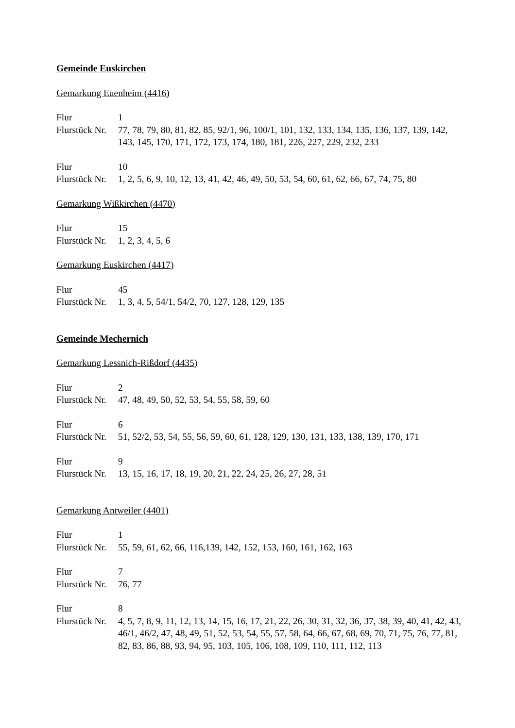Gemeinde Euskirchen
Gemarkung Euenheim (4416)
Flur 1
Flurstück Nr. 77, 78, 79, 80, 81, 82, 85, 92/1, 96, 100/1, 101, 132, 133, 134, 135, 136, 137, 139, 142, 143, 145, 170, 171, 172, 173, 174, 180, 181, 226, 227, 229, 232, 233
Flur 10
Flurstück Nr. 1, 2, 5, 6, 9, 10, 12, 13, 41, 42, 46, 49, 50, 53, 54, 60, 61, 62, 66, 67, 74, 75, 80
Gemarkung Wißkirchen (4470)
Flur 15
Flurstück Nr. 1, 2, 3, 4, 5, 6
Gemarkung Euskirchen (4417)
Flur 45
Flurstück Nr. 1, 3, 4, 5, 54/1, 54/2, 70, 127, 128, 129, 135
Gemeinde Mechernich
Gemarkung Lessnich-Rißdorf (4435)
Flur 2
Flurstück Nr. 47, 48, 49, 50, 52, 53, 54, 55, 58, 59, 60
Flur 6
Flurstück Nr. 51, 52/2, 53, 54, 55, 56, 59, 60, 61, 128, 129, 130, 131, 133, 138, 139, 170, 171
Flur 9
Flurstück Nr. 13, 15, 16, 17, 18, 19, 20, 21, 22, 24, 25, 26, 27, 28, 51
Gemarkung Antweiler (4401)
Flur 1
Flurstück Nr. 55, 59, 61, 62, 66, 116,139, 142, 152, 153, 160, 161, 162, 163
Flur 7
Flurstück Nr. 76, 77
Flur 8
Flurstück Nr. 4, 5, 7, 8, 9, 11, 12, 13, 14, 15, 16, 17, 21, 22, 26, 30, 31, 32, 36, 37, 38, 39, 40, 41, 42, 43, 46/1, 46/2, 47, 48, 49, 51, 52, 53, 54, 55, 57, 58, 64, 66, 67, 68, 69, 70, 71, 75, 76, 77, 81, 82, 83, 86, 88, 93, 94, 95, 103, 105, 106, 108, 109, 110, 111, 112, 113